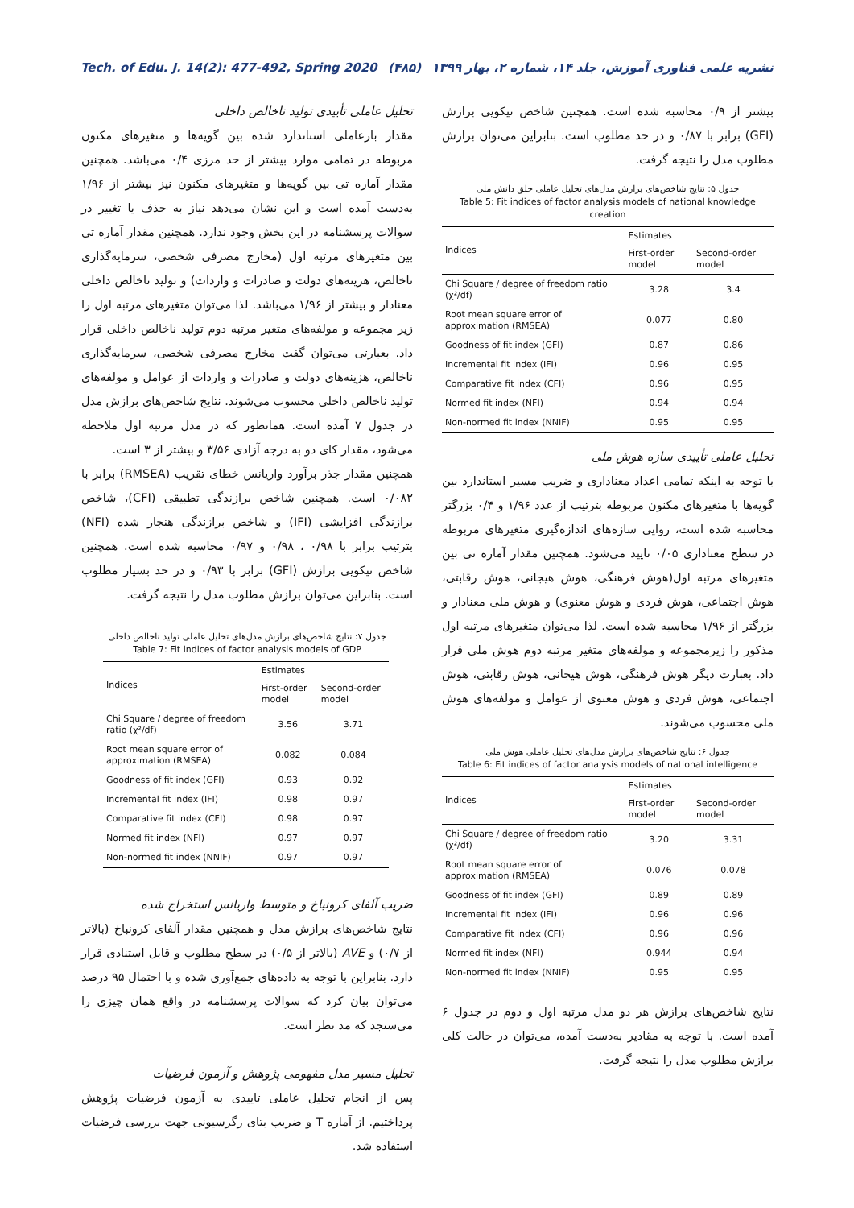Tech. of Edu. J. 14(2): 477-492, Spring 2020 (۴۸۵) نشریه علمی فناوری آموزش، جلد ۱۴، شماره ۲، بهار ۱۳۹۹
بیشتر از ۰/۹ محاسبه شده است. همچنین شاخص نیکویی برازش (GFI) برابر با ۰/۸۷ و در حد مطلوب است. بنابراین می‌توان برازش مطلوب مدل را نتیجه گرفت.
جدول ۵: نتایج شاخص‌های برازش مدل‌های تحلیل عاملی خلق دانش ملی
Table 5: Fit indices of factor analysis models of national knowledge creation
| Indices | Estimates | |
| --- | --- | --- |
| | First-order model | Second-order model |
| Chi Square / degree of freedom ratio (χ²/df) | 3.28 | 3.4 |
| Root mean square error of approximation (RMSEA) | 0.077 | 0.80 |
| Goodness of fit index (GFI) | 0.87 | 0.86 |
| Incremental fit index (IFI) | 0.96 | 0.95 |
| Comparative fit index (CFI) | 0.96 | 0.95 |
| Normed fit index (NFI) | 0.94 | 0.94 |
| Non-normed fit index (NNIF) | 0.95 | 0.95 |
تحلیل عاملی تأییدی سازه هوش ملی
با توجه به اینکه تمامی اعداد معناداری و ضریب مسیر استاندارد بین گویه‌ها با متغیرهای مکنون مربوطه بترتیب از عدد ۱/۹۶ و ۰/۴ بزرگتر محاسبه شده است، روایی سازه‌های اندازه‌گیری متغیرهای مربوطه در سطح معناداری ۰/۰۵ تایید می‌شود. همچنین مقدار آماره تی بین متغیرهای مرتبه اول(هوش فرهنگی، هوش هیجانی، هوش رقابتی، هوش اجتماعی، هوش فردی و هوش معنوی) و هوش ملی معنادار و بزرگتر از ۱/۹۶ محاسبه شده است. لذا می‌توان متغیرهای مرتبه اول مذکور را زیرمجموعه و مولفه‌های متغیر مرتبه دوم هوش ملی قرار داد. بعبارت دیگر هوش فرهنگی، هوش هیجانی، هوش رقابتی، هوش اجتماعی، هوش فردی و هوش معنوی از عوامل و مولفه‌های هوش ملی محسوب می‌شوند.
جدول ۶: نتایج شاخص‌های برازش مدل‌های تحلیل عاملی هوش ملی
Table 6: Fit indices of factor analysis models of national intelligence
| Indices | Estimates | |
| --- | --- | --- |
| | First-order model | Second-order model |
| Chi Square / degree of freedom ratio (χ²/df) | 3.20 | 3.31 |
| Root mean square error of approximation (RMSEA) | 0.076 | 0.078 |
| Goodness of fit index (GFI) | 0.89 | 0.89 |
| Incremental fit index (IFI) | 0.96 | 0.96 |
| Comparative fit index (CFI) | 0.96 | 0.96 |
| Normed fit index (NFI) | 0.944 | 0.94 |
| Non-normed fit index (NNIF) | 0.95 | 0.95 |
نتایج شاخص‌های برازش هر دو مدل مرتبه اول و دوم در جدول ۶ آمده است. با توجه به مقادیر به‌دست آمده، می‌توان در حالت کلی برازش مطلوب مدل را نتیجه گرفت.
تحلیل عاملی تأییدی تولید ناخالص داخلی
مقدار بارعاملی استاندارد شده بین گویه‌ها و متغیرهای مکنون مربوطه در تمامی موارد بیشتر از حد مرزی ۰/۴ می‌باشد. همچنین مقدار آماره تی بین گویه‌ها و متغیرهای مکنون نیز بیشتر از ۱/۹۶ به‌دست آمده است و این نشان می‌دهد نیاز به حذف یا تغییر در سوالات پرسشنامه در این بخش وجود ندارد. همچنین مقدار آماره تی بین متغیرهای مرتبه اول (مخارج مصرفی شخصی، سرمایه‌گذاری ناخالص، هزینه‌های دولت و صادرات و واردات) و تولید ناخالص داخلی معنادار و بیشتر از ۱/۹۶ می‌باشد. لذا می‌توان متغیرهای مرتبه اول را زیر مجموعه و مولفه‌های متغیر مرتبه دوم تولید ناخالص داخلی قرار داد. بعبارتی می‌توان گفت مخارج مصرفی شخصی، سرمایه‌گذاری ناخالص، هزینه‌های دولت و صادرات و واردات از عوامل و مولفه‌های تولید ناخالص داخلی محسوب می‌شوند. نتایج شاخص‌های برازش مدل در جدول ۷ آمده است. همانطور که در مدل مرتبه اول ملاحظه می‌شود، مقدار کای دو به درجه آزادی ۳/۵۶ و بیشتر از ۳ است.
همچنین مقدار جذر برآورد واریانس خطای تقریب (RMSEA) برابر با ۰/۰۸۲ است. همچنین شاخص برازندگی تطبیقی (CFI)، شاخص برازندگی افزایشی (IFI) و شاخص برازندگی هنجار شده (NFI) بترتیب برابر با ۰/۹۸ ، ۰/۹۸ و ۰/۹۷ محاسبه شده است. همچنین شاخص نیکویی برازش (GFI) برابر با ۰/۹۳ و در حد بسیار مطلوب است. بنابراین می‌توان برازش مطلوب مدل را نتیجه گرفت.
جدول ۷: نتایج شاخص‌های برازش مدل‌های تحلیل عاملی تولید ناخالص داخلی
Table 7: Fit indices of factor analysis models of GDP
| Indices | Estimates | |
| --- | --- | --- |
| | First-order model | Second-order model |
| Chi Square / degree of freedom ratio (χ²/df) | 3.56 | 3.71 |
| Root mean square error of approximation (RMSEA) | 0.082 | 0.084 |
| Goodness of fit index (GFI) | 0.93 | 0.92 |
| Incremental fit index (IFI) | 0.98 | 0.97 |
| Comparative fit index (CFI) | 0.98 | 0.97 |
| Normed fit index (NFI) | 0.97 | 0.97 |
| Non-normed fit index (NNIF) | 0.97 | 0.97 |
ضریب آلفای کرونباخ و متوسط واریانس استخراج شده
نتایج شاخص‌های برازش مدل و همچنین مقدار آلفای کرونباخ (بالاتر از ۰/۷) و AVE (بالاتر از ۰/۵) در سطح مطلوب و قابل استنادی قرار دارد. بنابراین با توجه به داده‌های جمع‌آوری شده و با احتمال ۹۵ درصد می‌توان بیان کرد که سوالات پرسشنامه در واقع همان چیزی را می‌سنجد که مد نظر است.
تحلیل مسیر مدل مفهومی پژوهش و آزمون فرضیات
پس از انجام تحلیل عاملی تاییدی به آزمون فرضیات پژوهش پرداختیم. از آماره T و ضریب بتای رگرسیونی جهت بررسی فرضیات استفاده شد.